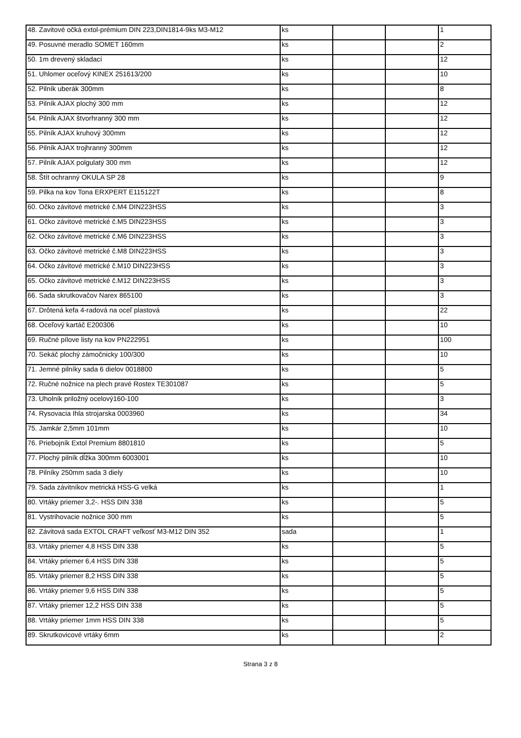| 48. Zavitové očká extol-prémium DIN 223,DIN1814-9ks M3-M12 | ks | | | 1 |
| 49. Posuvné meradlo SOMET 160mm | ks | | | 2 |
| 50. 1m drevený skladací | ks | | | 12 |
| 51. Uhlomer oceľový KINEX 251613/200 | ks | | | 10 |
| 52. Pilník uberák 300mm | ks | | | 8 |
| 53. Pilník AJAX plochý 300 mm | ks | | | 12 |
| 54. Pilník AJAX štvorhranný 300 mm | ks | | | 12 |
| 55. Pilník AJAX kruhový 300mm | ks | | | 12 |
| 56. Pilník AJAX trojhranný 300mm | ks | | | 12 |
| 57. Pilník AJAX polgulatý 300 mm | ks | | | 12 |
| 58. Štít ochranný OKULA SP 28 | ks | | | 9 |
| 59. Pilka na kov Tona ERXPERT E115122T | ks | | | 8 |
| 60. Očko závitové metrické č.M4 DIN223HSS | ks | | | 3 |
| 61. Očko závitové metrické č.M5 DIN223HSS | ks | | | 3 |
| 62. Očko závitové metrické č.M6 DIN223HSS | ks | | | 3 |
| 63. Očko závitové metrické č.M8 DIN223HSS | ks | | | 3 |
| 64. Očko závitové metrické č.M10 DIN223HSS | ks | | | 3 |
| 65. Očko závitové metrické č.M12 DIN223HSS | ks | | | 3 |
| 66. Sada skrutkovačov Narex 865100 | ks | | | 3 |
| 67. Drôtená kefa 4-radová na oceľ plastová | ks | | | 22 |
| 68. Oceľový kartáč E200306 | ks | | | 10 |
| 69. Ručné pílove listy na kov PN222951 | ks | | | 100 |
| 70. Sekáč plochý zámočnicky 100/300 | ks | | | 10 |
| 71. Jemné pilníky sada 6 dielov 0018800 | ks | | | 5 |
| 72. Ručné nožnice na plech pravé Rostex TE301087 | ks | | | 5 |
| 73. Uholník priložný ocelový160-100 | ks | | | 3 |
| 74. Rysovacia Ihla strojarska 0003960 | ks | | | 34 |
| 75. Jamkár 2,5mm 101mm | ks | | | 10 |
| 76. Priebojník Extol Premium 8801810 | ks | | | 5 |
| 77. Plochý pilník dĺžka 300mm 6003001 | ks | | | 10 |
| 78. Pilníky 250mm sada 3 diely | ks | | | 10 |
| 79. Sada závitníkov metrická HSS-G velká | ks | | | 1 |
| 80. Vrtáky priemer 3,2-. HSS DIN 338 | ks | | | 5 |
| 81. Vystrihovacie nožnice 300 mm | ks | | | 5 |
| 82. Závitová sada EXTOL CRAFT veľkosť M3-M12 DIN 352 | sada | | | 1 |
| 83. Vrtáky priemer 4,8 HSS DIN 338 | ks | | | 5 |
| 84. Vrtáky priemer 6,4 HSS DIN 338 | ks | | | 5 |
| 85. Vrtáky priemer 8,2 HSS DIN 338 | ks | | | 5 |
| 86. Vrtáky priemer 9,6 HSS DIN 338 | ks | | | 5 |
| 87. Vrtáky priemer 12,2 HSS DIN 338 | ks | | | 5 |
| 88. Vrtáky priemer 1mm HSS DIN 338 | ks | | | 5 |
| 89. Skrutkovicové vrtáky 6mm | ks | | | 2 |
Strana 3 z 8